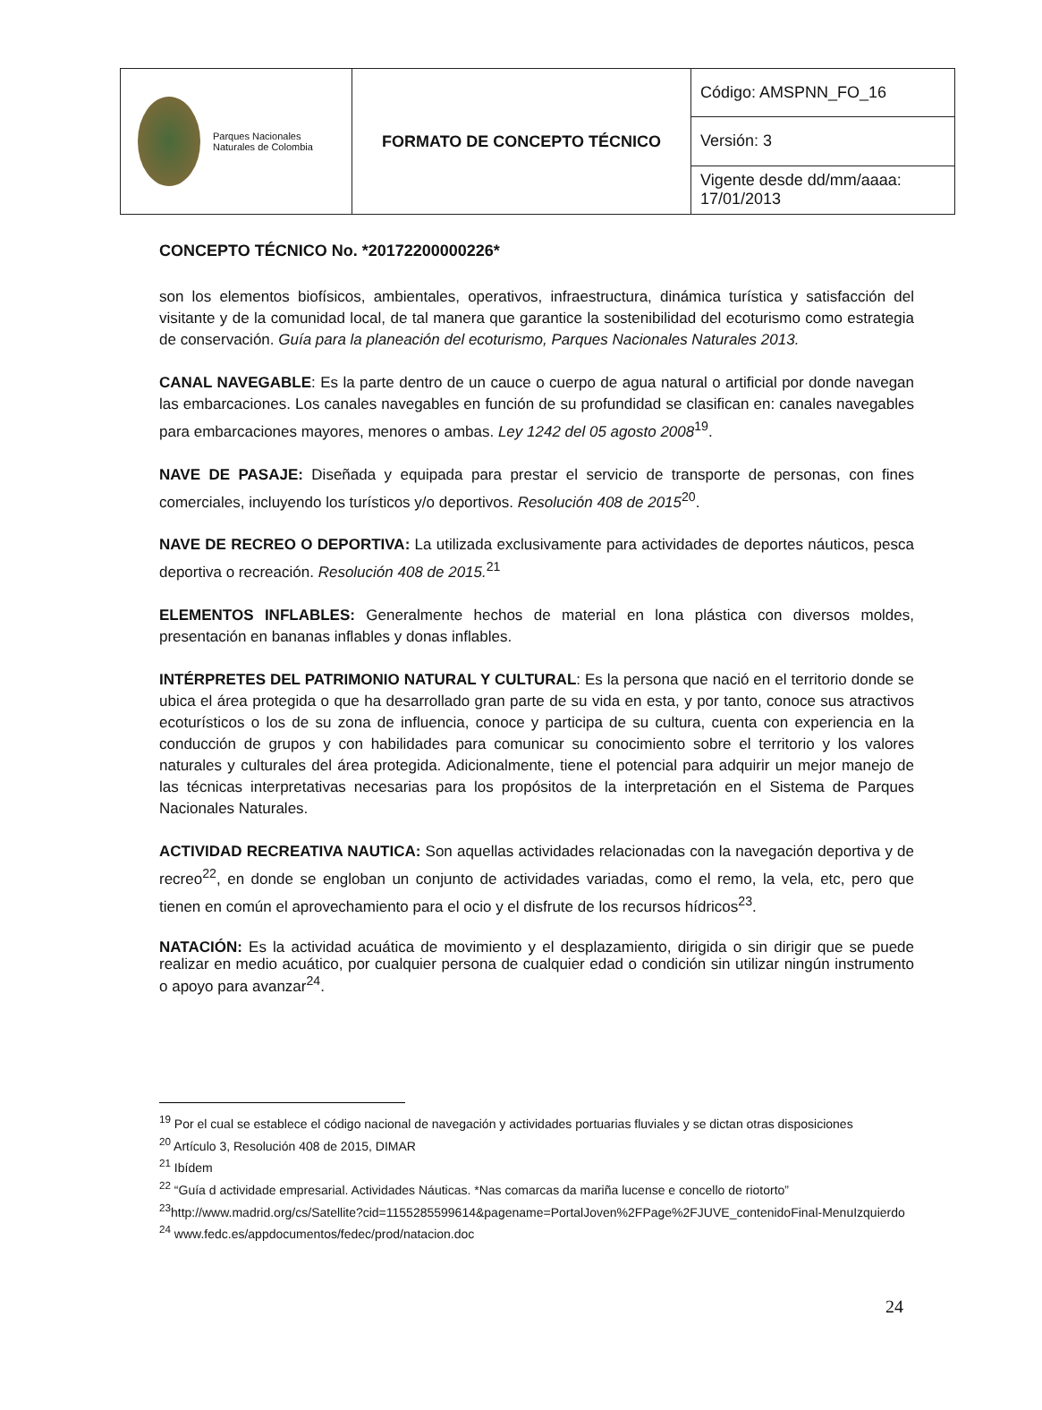| Parques Nacionales Naturales de Colombia | FORMATO DE CONCEPTO TÉCNICO | Código: AMSPNN_FO_16 |
| | | Versión: 3 |
| | | Vigente desde dd/mm/aaaa: 17/01/2013 |
CONCEPTO TÉCNICO No. *20172200000226*
son los elementos biofísicos, ambientales, operativos, infraestructura, dinámica turística y satisfacción del visitante y de la comunidad local, de tal manera que garantice la sostenibilidad del ecoturismo como estrategia de conservación. Guía para la planeación del ecoturismo, Parques Nacionales Naturales 2013.
CANAL NAVEGABLE: Es la parte dentro de un cauce o cuerpo de agua natural o artificial por donde navegan las embarcaciones. Los canales navegables en función de su profundidad se clasifican en: canales navegables para embarcaciones mayores, menores o ambas. Ley 1242 del 05 agosto 2008<sup>19</sup>.
NAVE DE PASAJE: Diseñada y equipada para prestar el servicio de transporte de personas, con fines comerciales, incluyendo los turísticos y/o deportivos. Resolución 408 de 2015<sup>20</sup>.
NAVE DE RECREO O DEPORTIVA: La utilizada exclusivamente para actividades de deportes náuticos, pesca deportiva o recreación. Resolución 408 de 2015.<sup>21</sup>
ELEMENTOS INFLABLES: Generalmente hechos de material en lona plástica con diversos moldes, presentación en bananas inflables y donas inflables.
INTÉRPRETES DEL PATRIMONIO NATURAL Y CULTURAL: Es la persona que nació en el territorio donde se ubica el área protegida o que ha desarrollado gran parte de su vida en esta, y por tanto, conoce sus atractivos ecoturísticos o los de su zona de influencia, conoce y participa de su cultura, cuenta con experiencia en la conducción de grupos y con habilidades para comunicar su conocimiento sobre el territorio y los valores naturales y culturales del área protegida. Adicionalmente, tiene el potencial para adquirir un mejor manejo de las técnicas interpretativas necesarias para los propósitos de la interpretación en el Sistema de Parques Nacionales Naturales.
ACTIVIDAD RECREATIVA NAUTICA: Son aquellas actividades relacionadas con la navegación deportiva y de recreo<sup>22</sup>, en donde se engloban un conjunto de actividades variadas, como el remo, la vela, etc, pero que tienen en común el aprovechamiento para el ocio y el disfrute de los recursos hídricos<sup>23</sup>.
NATACIÓN: Es la actividad acuática de movimiento y el desplazamiento, dirigida o sin dirigir que se puede realizar en medio acuático, por cualquier persona de cualquier edad o condición sin utilizar ningún instrumento o apoyo para avanzar<sup>24</sup>.
<sup>19</sup> Por el cual se establece el código nacional de navegación y actividades portuarias fluviales y se dictan otras disposiciones
<sup>20</sup> Artículo 3, Resolución 408 de 2015, DIMAR
<sup>21</sup> Ibídem
<sup>22</sup> “Guía d actividade empresarial. Actividades Náuticas. *Nas comarcas da mariña lucense e concello de riotorto”
<sup>23</sup> http://www.madrid.org/cs/Satellite?cid=1155285599614&pagename=PortalJoven%2FPage%2FJUVE_contenidoFinal-MenuIzquierdo
<sup>24</sup> www.fedc.es/appdocumentos/fedec/prod/natacion.doc
24